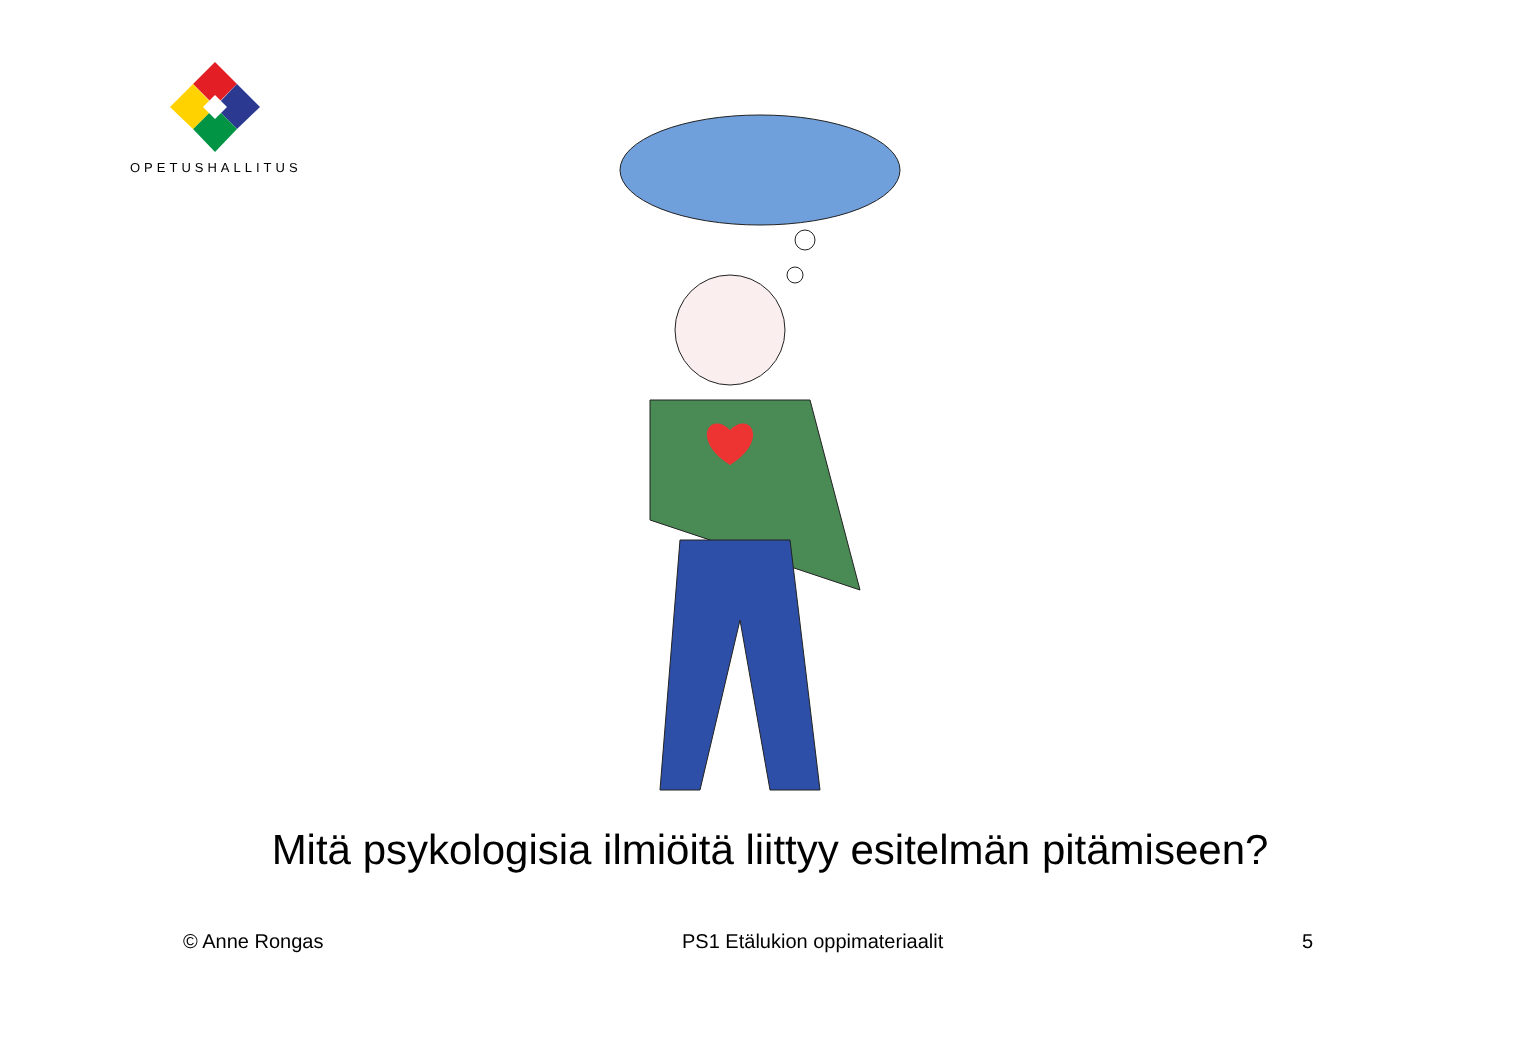OPETUSHALLITUS
Mitä psykologisia ilmiöitä liittyy esitelmän pitämiseen?
© Anne Rongas PS1 Etälukion oppimateriaalit 5